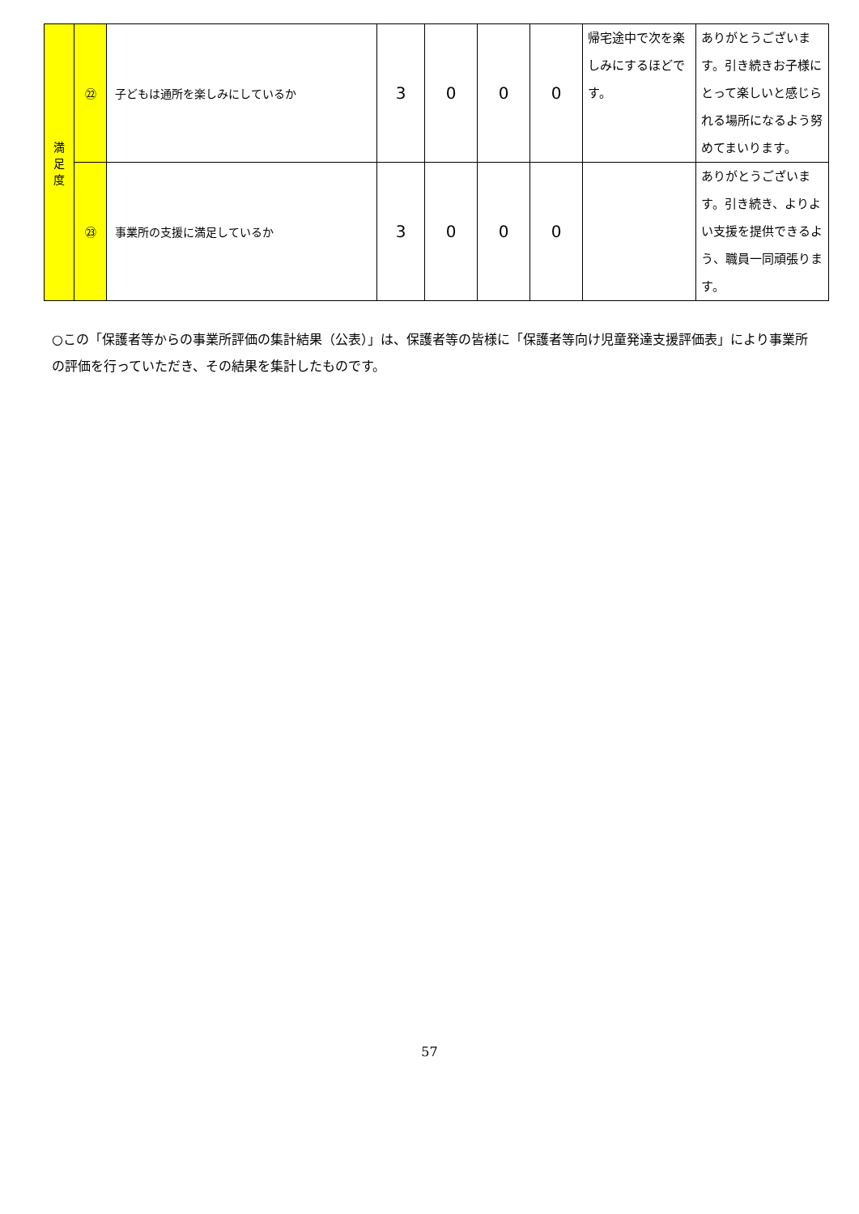| 満 足 度 | ㉒ | 子どもは通所を楽しみにしているか | 3 | 0 | 0 | 0 | 帰宅途中で次を楽しみにするほどです。 | ありがとうございます。引き続きお子様にとって楽しいと感じられる場所になるよう努めてまいります。 |
| | ㉓ | 事業所の支援に満足しているか | 3 | 0 | 0 | 0 | | ありがとうございます。引き続き、よりよい支援を提供できるよう、職員一同頑張ります。 |
○この「保護者等からの事業所評価の集計結果（公表）」は、保護者等の皆様に「保護者等向け児童発達支援評価表」により事業所の評価を行っていただき、その結果を集計したものです。
57